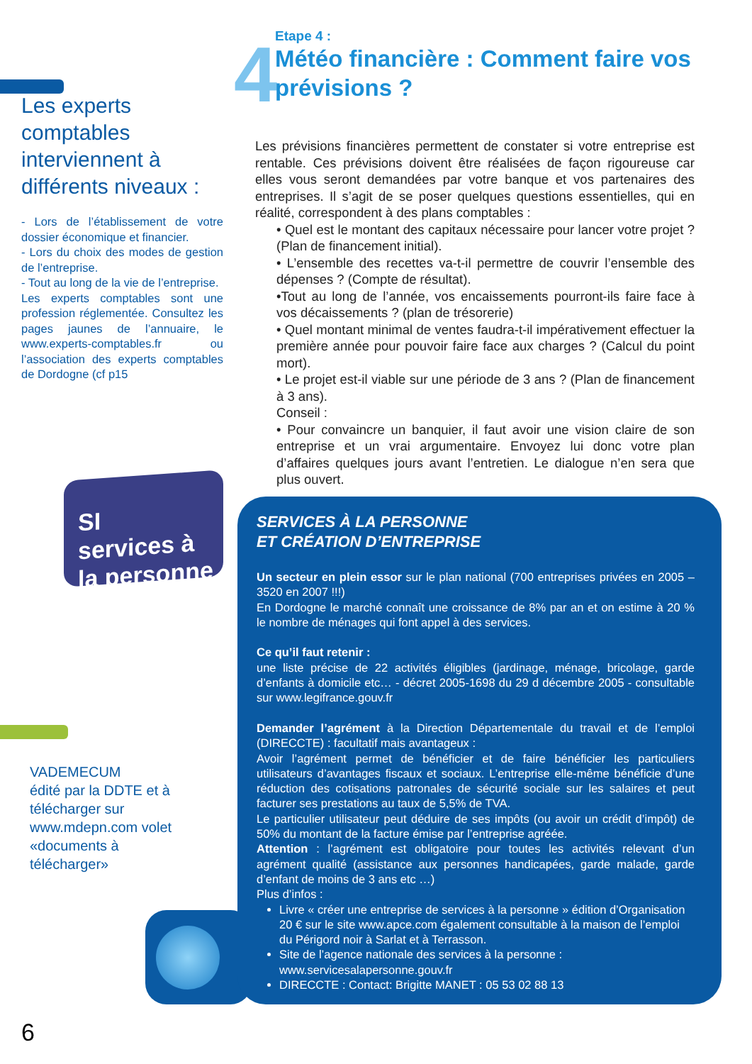Les experts comptables interviennent à différents niveaux :
- Lors de l’établissement de votre dossier économique et financier.
- Lors du choix des modes de gestion de l’entreprise.
- Tout au long de la vie de l’entreprise.
Les experts comptables sont une profession réglementée. Consultez les pages jaunes de l’annuaire, le www.experts-comptables.fr ou l’association des experts comptables de Dordogne (cf p15
SI
services à
la personne
VADEMECUM
édité par la DDTE et à télécharger sur www.mdepn.com volet «documents à télécharger»
4
Etape 4 :
Météo financière : Comment faire vos prévisions ?
Les prévisions financières permettent de constater si votre entreprise est rentable. Ces prévisions doivent être réalisées de façon rigoureuse car elles vous seront demandées par votre banque et vos partenaires des entreprises. Il s’agit de se poser quelques questions essentielles, qui en réalité, correspondent à des plans comptables :
• Quel est le montant des capitaux nécessaire pour lancer votre projet ? (Plan de financement initial).
• L’ensemble des recettes va-t-il permettre de couvrir l’ensemble des dépenses ? (Compte de résultat).
•Tout au long de l’année, vos encaissements pourront-ils faire face à vos décaissements ? (plan de trésorerie)
• Quel montant minimal de ventes faudra-t-il impérativement effectuer la première année pour pouvoir faire face aux charges ? (Calcul du point mort).
• Le projet est-il viable sur une période de 3 ans ? (Plan de financement à 3 ans).
Conseil :
• Pour convaincre un banquier, il faut avoir une vision claire de son entreprise et un vrai argumentaire. Envoyez lui donc votre plan d’affaires quelques jours avant l’entretien. Le dialogue n’en sera que plus ouvert.
SERVICES À LA PERSONNE
ET CRÉATION D’ENTREPRISE
Un secteur en plein essor sur le plan national (700 entreprises privées en 2005 – 3520 en 2007 !!!)
En Dordogne le marché connaît une croissance de 8% par an et on estime à 20 % le nombre de ménages qui font appel à des services.
Ce qu’il faut retenir :
une liste précise de 22 activités éligibles (jardinage, ménage, bricolage, garde d’enfants à domicile etc… - décret 2005-1698 du 29 d décembre 2005 - consultable sur www.legifrance.gouv.fr
Demander l’agrément à la Direction Départementale du travail et de l’emploi (DIRECCTE) : facultatif mais avantageux :
Avoir l’agrément permet de bénéficier et de faire bénéficier les particuliers utilisateurs d’avantages fiscaux et sociaux. L’entreprise elle-même bénéficie d’une réduction des cotisations patronales de sécurité sociale sur les salaires et peut facturer ses prestations au taux de 5,5% de TVA.
Le particulier utilisateur peut déduire de ses impôts (ou avoir un crédit d’impôt) de 50% du montant de la facture émise par l’entreprise agréée.
Attention : l’agrément est obligatoire pour toutes les activités relevant d’un agrément qualité (assistance aux personnes handicapées, garde malade, garde d’enfant de moins de 3 ans etc …)
Plus d’infos :
Livre « créer une entreprise de services à la personne » édition d’Organisation 20 € sur le site www.apce.com également consultable à la maison de l’emploi du Périgord noir à Sarlat et à Terrasson.
Site de l’agence nationale des services à la personne : www.servicesalapersonne.gouv.fr
DIRECCTE : Contact: Brigitte MANET : 05 53 02 88 13
6